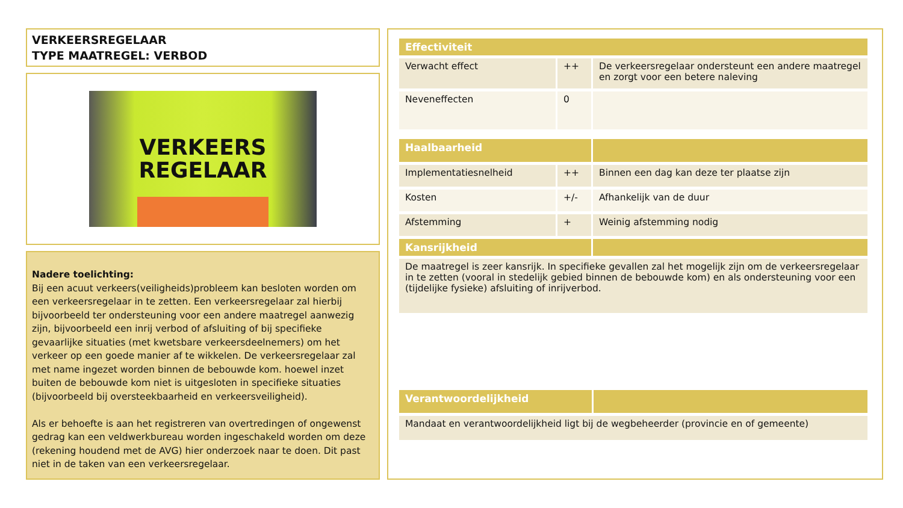VERKEERSREGELAAR
TYPE MAATREGEL: VERBOD
VERKEERS
REGELAAR
Nadere toelichting:
Bij een acuut verkeers(veiligheids)probleem kan besloten worden om een verkeersregelaar in te zetten. Een verkeersregelaar zal hierbij bijvoorbeeld ter ondersteuning voor een andere maatregel aanwezig zijn, bijvoorbeeld een inrij verbod of afsluiting of bij specifieke gevaarlijke situaties (met kwetsbare verkeersdeelnemers) om het verkeer op een goede manier af te wikkelen. De verkeersregelaar zal met name ingezet worden binnen de bebouwde kom. hoewel inzet buiten de bebouwde kom niet is uitgesloten in specifieke situaties (bijvoorbeeld bij oversteekbaarheid en verkeersveiligheid).
Als er behoefte is aan het registreren van overtredingen of ongewenst gedrag kan een veldwerkbureau worden ingeschakeld worden om deze (rekening houdend met de AVG) hier onderzoek naar te doen. Dit past niet in de taken van een verkeersregelaar.
| Effectiviteit | | |
| --- | --- | --- |
| Verwacht effect | ++ | De verkeersregelaar ondersteunt een andere maatregel en zorgt voor een betere naleving |
| Neveneffecten | 0 | |
| Haalbaarheid | | |
| --- | --- | --- |
| Implementatiesnelheid | ++ | Binnen een dag kan deze ter plaatse zijn |
| Kosten | +/- | Afhankelijk van de duur |
| Afstemming | + | Weinig afstemming nodig |
| Kansrijkheid | | |
| De maatregel is zeer kansrijk. In specifieke gevallen zal het mogelijk zijn om de verkeersregelaar in te zetten (vooral in stedelijk gebied binnen de bebouwde kom) en als ondersteuning voor een (tijdelijke fysieke) afsluiting of inrijverbod. | | |
| Verantwoordelijkheid | |
| --- | --- |
| Mandaat en verantwoordelijkheid ligt bij de wegbeheerder (provincie en of gemeente) | |